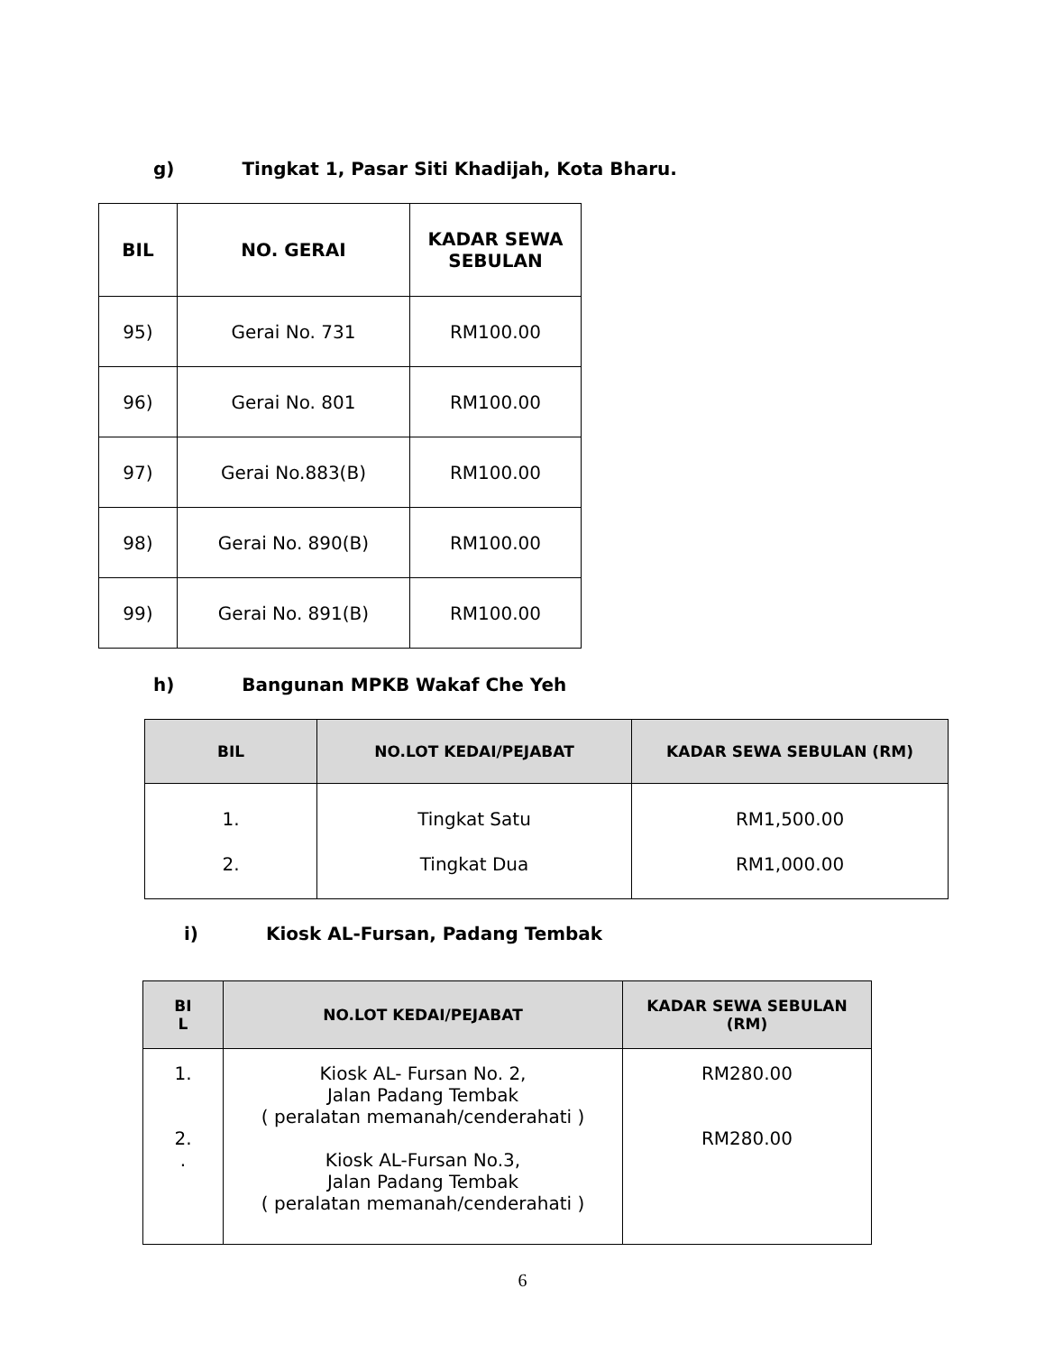g) Tingkat 1, Pasar Siti Khadijah, Kota Bharu.
| BIL | NO. GERAI | KADAR SEWA SEBULAN |
| --- | --- | --- |
| 95) | Gerai No. 731 | RM100.00 |
| 96) | Gerai No. 801 | RM100.00 |
| 97) | Gerai No.883(B) | RM100.00 |
| 98) | Gerai No. 890(B) | RM100.00 |
| 99) | Gerai No. 891(B) | RM100.00 |
h) Bangunan MPKB Wakaf Che Yeh
| BIL | NO.LOT KEDAI/PEJABAT | KADAR SEWA SEBULAN (RM) |
| --- | --- | --- |
| 1. 2. | Tingkat Satu Tingkat Dua | RM1,500.00 RM1,000.00 |
i) Kiosk AL-Fursan, Padang Tembak
| BI L | NO.LOT KEDAI/PEJABAT | KADAR SEWA SEBULAN (RM) |
| --- | --- | --- |
| 1. 2. . | Kiosk AL- Fursan No. 2, Jalan Padang Tembak ( peralatan memanah/cenderahati ) Kiosk AL-Fursan No.3, Jalan Padang Tembak ( peralatan memanah/cenderahati ) | RM280.00 RM280.00 |
6